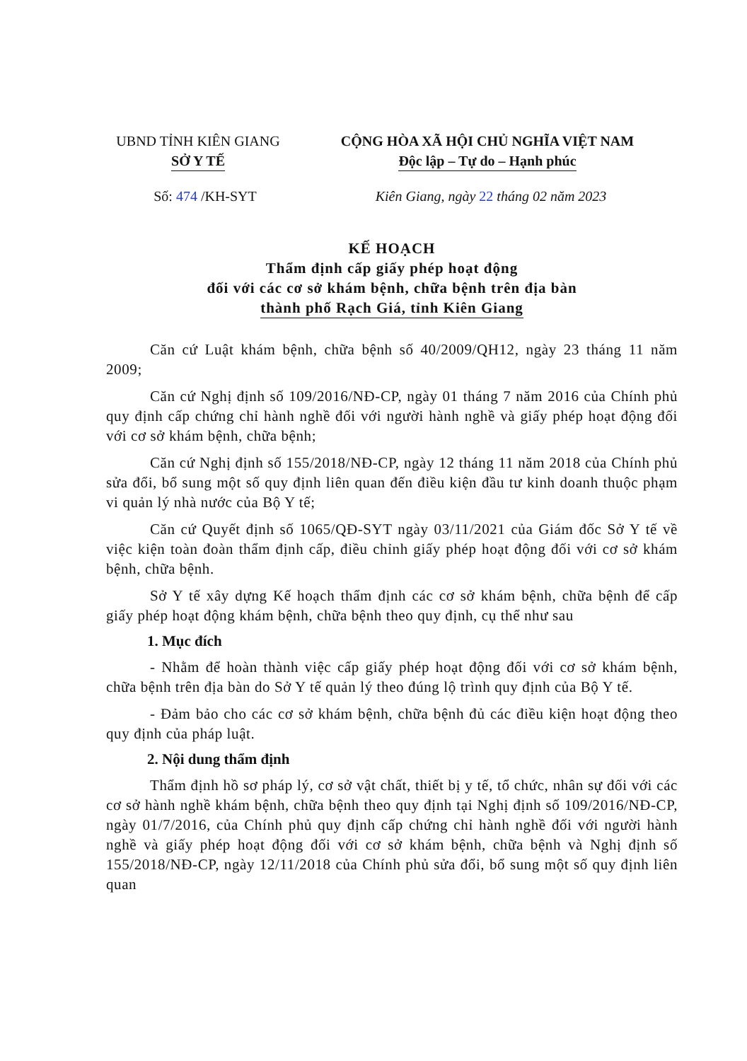UBND TỈNH KIÊN GIANG
SỞ Y TẾ
CỘNG HÒA XÃ HỘI CHỦ NGHĨA VIỆT NAM
Độc lập – Tự do – Hạnh phúc
Số: 474 /KH-SYT Kiên Giang, ngày 22 tháng 02 năm 2023
KẾ HOẠCH
Thẩm định cấp giấy phép hoạt động
đối với các cơ sở khám bệnh, chữa bệnh trên địa bàn
thành phố Rạch Giá, tỉnh Kiên Giang
Căn cứ Luật khám bệnh, chữa bệnh số 40/2009/QH12, ngày 23 tháng 11 năm 2009;
Căn cứ Nghị định số 109/2016/NĐ-CP, ngày 01 tháng 7 năm 2016 của Chính phủ quy định cấp chứng chỉ hành nghề đối với người hành nghề và giấy phép hoạt động đối với cơ sở khám bệnh, chữa bệnh;
Căn cứ Nghị định số 155/2018/NĐ-CP, ngày 12 tháng 11 năm 2018 của Chính phủ sửa đổi, bổ sung một số quy định liên quan đến điều kiện đầu tư kinh doanh thuộc phạm vi quản lý nhà nước của Bộ Y tế;
Căn cứ Quyết định số 1065/QĐ-SYT ngày 03/11/2021 của Giám đốc Sở Y tế về việc kiện toàn đoàn thẩm định cấp, điều chỉnh giấy phép hoạt động đối với cơ sở khám bệnh, chữa bệnh.
Sở Y tế xây dựng Kế hoạch thẩm định các cơ sở khám bệnh, chữa bệnh để cấp giấy phép hoạt động khám bệnh, chữa bệnh theo quy định, cụ thể như sau
1. Mục đích
- Nhằm để hoàn thành việc cấp giấy phép hoạt động đối với cơ sở khám bệnh, chữa bệnh trên địa bàn do Sở Y tế quản lý theo đúng lộ trình quy định của Bộ Y tế.
- Đảm bảo cho các cơ sở khám bệnh, chữa bệnh đủ các điều kiện hoạt động theo quy định của pháp luật.
2. Nội dung thẩm định
Thẩm định hồ sơ pháp lý, cơ sở vật chất, thiết bị y tế, tổ chức, nhân sự đối với các cơ sở hành nghề khám bệnh, chữa bệnh theo quy định tại Nghị định số 109/2016/NĐ-CP, ngày 01/7/2016, của Chính phủ quy định cấp chứng chỉ hành nghề đối với người hành nghề và giấy phép hoạt động đối với cơ sở khám bệnh, chữa bệnh và Nghị định số 155/2018/NĐ-CP, ngày 12/11/2018 của Chính phủ sửa đổi, bổ sung một số quy định liên quan